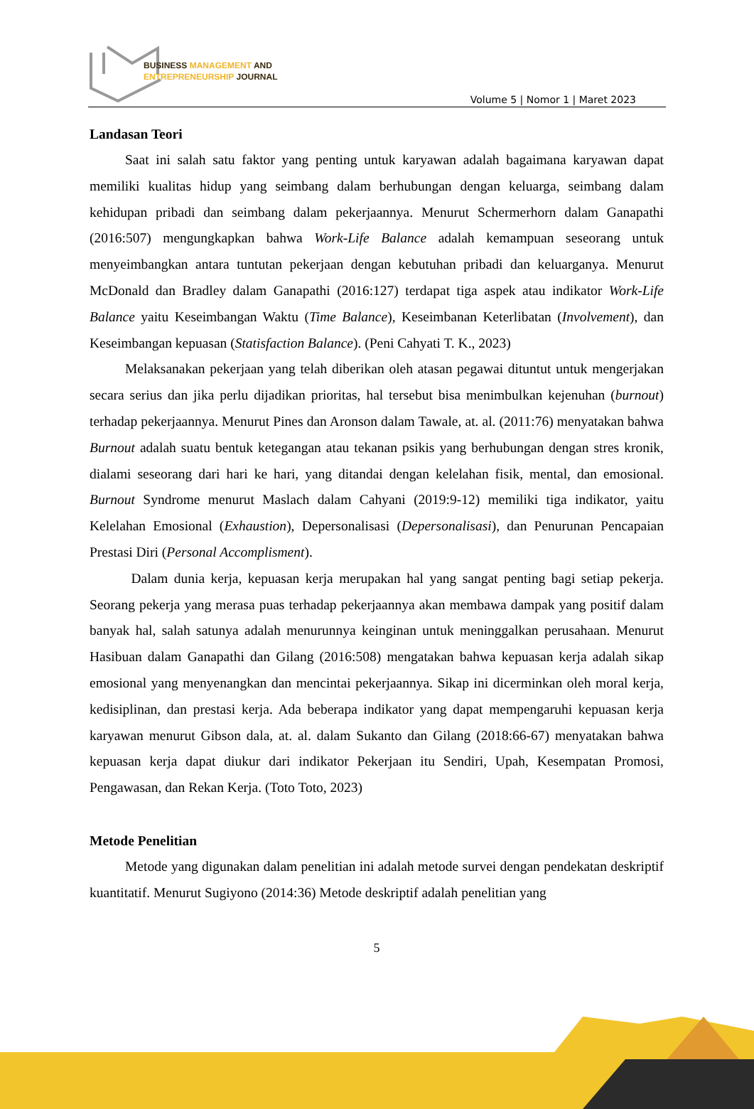BUSINESS MANAGEMENT AND
ENTREPRENEURSHIP JOURNAL
Volume 5 | Nomor 1 | Maret 2023
Landasan Teori
Saat ini salah satu faktor yang penting untuk karyawan adalah bagaimana karyawan dapat memiliki kualitas hidup yang seimbang dalam berhubungan dengan keluarga, seimbang dalam kehidupan pribadi dan seimbang dalam pekerjaannya. Menurut Schermerhorn dalam Ganapathi (2016:507) mengungkapkan bahwa Work-Life Balance adalah kemampuan seseorang untuk menyeimbangkan antara tuntutan pekerjaan dengan kebutuhan pribadi dan keluarganya. Menurut McDonald dan Bradley dalam Ganapathi (2016:127) terdapat tiga aspek atau indikator Work-Life Balance yaitu Keseimbangan Waktu (Time Balance), Keseimbanan Keterlibatan (Involvement), dan Keseimbangan kepuasan (Statisfaction Balance). (Peni Cahyati T. K., 2023)
Melaksanakan pekerjaan yang telah diberikan oleh atasan pegawai dituntut untuk mengerjakan secara serius dan jika perlu dijadikan prioritas, hal tersebut bisa menimbulkan kejenuhan (burnout) terhadap pekerjaannya. Menurut Pines dan Aronson dalam Tawale, at. al. (2011:76) menyatakan bahwa Burnout adalah suatu bentuk ketegangan atau tekanan psikis yang berhubungan dengan stres kronik, dialami seseorang dari hari ke hari, yang ditandai dengan kelelahan fisik, mental, dan emosional. Burnout Syndrome menurut Maslach dalam Cahyani (2019:9-12) memiliki tiga indikator, yaitu Kelelahan Emosional (Exhaustion), Depersonalisasi (Depersonalisasi), dan Penurunan Pencapaian Prestasi Diri (Personal Accomplisment).
Dalam dunia kerja, kepuasan kerja merupakan hal yang sangat penting bagi setiap pekerja. Seorang pekerja yang merasa puas terhadap pekerjaannya akan membawa dampak yang positif dalam banyak hal, salah satunya adalah menurunnya keinginan untuk meninggalkan perusahaan. Menurut Hasibuan dalam Ganapathi dan Gilang (2016:508) mengatakan bahwa kepuasan kerja adalah sikap emosional yang menyenangkan dan mencintai pekerjaannya. Sikap ini dicerminkan oleh moral kerja, kedisiplinan, dan prestasi kerja. Ada beberapa indikator yang dapat mempengaruhi kepuasan kerja karyawan menurut Gibson dala, at. al. dalam Sukanto dan Gilang (2018:66-67) menyatakan bahwa kepuasan kerja dapat diukur dari indikator Pekerjaan itu Sendiri, Upah, Kesempatan Promosi, Pengawasan, dan Rekan Kerja. (Toto Toto, 2023)
Metode Penelitian
Metode yang digunakan dalam penelitian ini adalah metode survei dengan pendekatan deskriptif kuantitatif. Menurut Sugiyono (2014:36) Metode deskriptif adalah penelitian yang
5